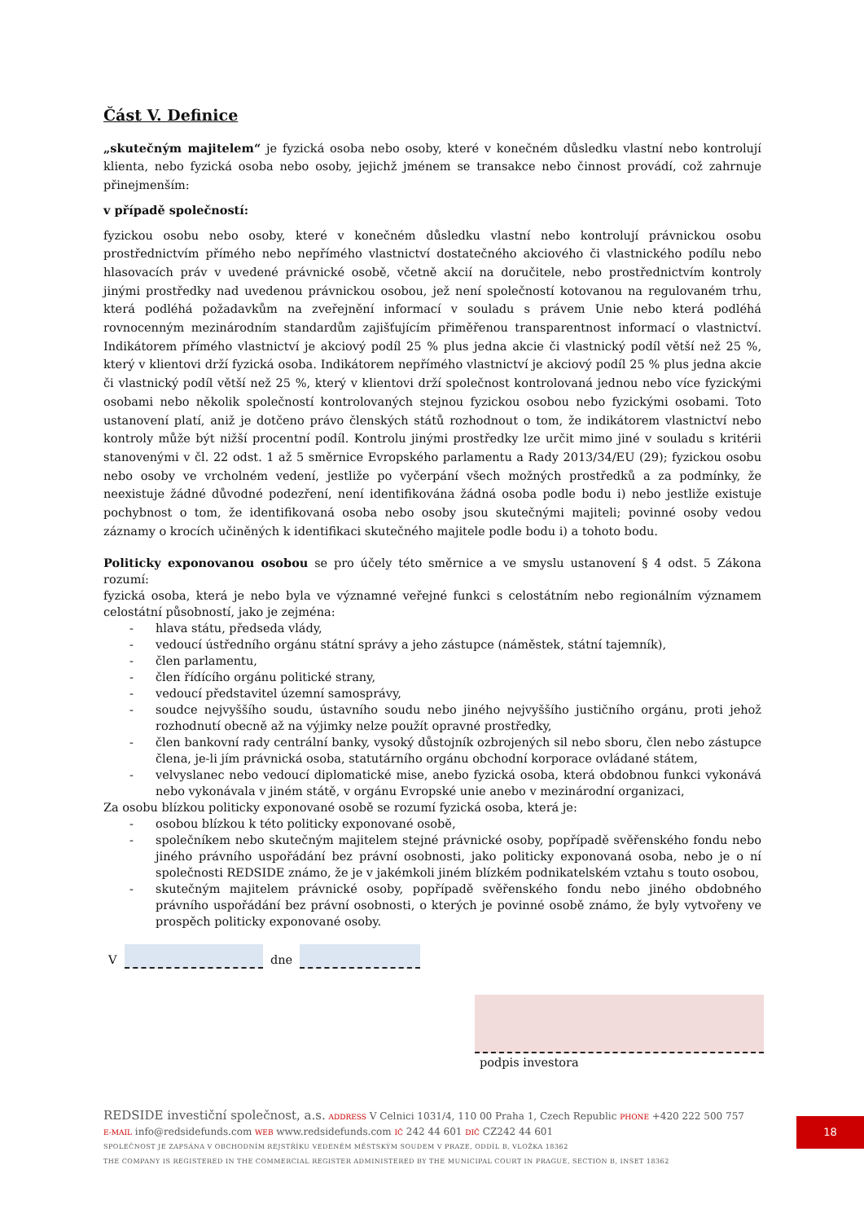Část V. Definice
„skutečným majitelem“ je fyzická osoba nebo osoby, které v konečném důsledku vlastní nebo kontrolují klienta, nebo fyzická osoba nebo osoby, jejichž jménem se transakce nebo činnost provádí, což zahrnuje přinejmenším:
v případě společností:
fyzickou osobu nebo osoby, které v konečném důsledku vlastní nebo kontrolují právnickou osobu prostřednictvím přímého nebo nepřímého vlastnictví dostatečného akciového či vlastnického podílu nebo hlasovacích práv v uvedené právnické osobě, včetně akcií na doručitele, nebo prostřednictvím kontroly jinými prostředky nad uvedenou právnickou osobou, jež není společností kotovanou na regulovaném trhu, která podléhá požadavkům na zveřejnění informací v souladu s právem Unie nebo která podléhá rovnocenným mezinárodním standardům zajišťujícím přiměřenou transparentnost informací o vlastnictví. Indikátorem přímého vlastnictví je akciový podíl 25 % plus jedna akcie či vlastnický podíl větší než 25 %, který v klientovi drží fyzická osoba. Indikátorem nepřímého vlastnictví je akciový podíl 25 % plus jedna akcie či vlastnický podíl větší než 25 %, který v klientovi drží společnost kontrolovaná jednou nebo více fyzickými osobami nebo několik společností kontrolovaných stejnou fyzickou osobou nebo fyzickými osobami. Toto ustanovení platí, aniž je dotčeno právo členských států rozhodnout o tom, že indikátorem vlastnictví nebo kontroly může být nižší procentní podíl. Kontrolu jinými prostředky lze určit mimo jiné v souladu s kritérii stanovenými v čl. 22 odst. 1 až 5 směrnice Evropského parlamentu a Rady 2013/34/EU (29); fyzickou osobu nebo osoby ve vrcholném vedení, jestliže po vyčerpání všech možných prostředků a za podmínky, že neexistuje žádné důvodné podezření, není identifikována žádná osoba podle bodu i) nebo jestliže existuje pochybnost o tom, že identifikovaná osoba nebo osoby jsou skutečnými majiteli; povinné osoby vedou záznamy o krocích učiněných k identifikaci skutečného majitele podle bodu i) a tohoto bodu.
Politicky exponovanou osobou se pro účely této směrnice a ve smyslu ustanovení § 4 odst. 5 Zákona rozumí:
fyzická osoba, která je nebo byla ve významné veřejné funkci s celostátním nebo regionálním významem celostátní působností, jako je zejména:
- hlava státu, předseda vlády,
- vedoucí ústředního orgánu státní správy a jeho zástupce (náměstek, státní tajemník),
- člen parlamentu,
- člen řídícího orgánu politické strany,
- vedoucí představitel územní samosprávy,
- soudce nejvyššího soudu, ústavního soudu nebo jiného nejvyššího justičního orgánu, proti jehož rozhodnutí obecně až na výjimky nelze použít opravné prostředky,
- člen bankovní rady centrální banky, vysoký důstojník ozbrojených sil nebo sboru, člen nebo zástupce člena, je-li jím právnická osoba, statutárního orgánu obchodní korporace ovládané státem,
- velvyslanec nebo vedoucí diplomatické mise, anebo fyzická osoba, která obdobnou funkci vykonává nebo vykonávala v jiném státě, v orgánu Evropské unie anebo v mezinárodní organizaci,
Za osobu blízkou politicky exponované osobě se rozumí fyzická osoba, která je:
- osobou blízkou k této politicky exponované osobě,
- společníkem nebo skutečným majitelem stejné právnické osoby, popřípadě svěřenského fondu nebo jiného právního uspořádání bez právní osobnosti, jako politicky exponovaná osoba, nebo je o ní společnosti REDSIDE známo, že je v jakémkoli jiném blízkém podnikatelském vztahu s touto osobou,
- skutečným majitelem právnické osoby, popřípadě svěřenského fondu nebo jiného obdobného právního uspořádání bez právní osobnosti, o kterých je povinné osobě známo, že byly vytvořeny ve prospěch politicky exponované osoby.
V dne
podpis investora
REDSIDE investiční společnost, a.s. ADDRESS V Celnici 1031/4, 110 00 Praha 1, Czech Republic PHONE +420 222 500 757
E-MAIL info@redsidefunds.com WEB www.redsidefunds.com IČ 242 44 601 DIČ CZ242 44 601
SPOLEČNOST JE ZAPSÁNA V OBCHODNÍM REJSTŘÍKU VEDENÉM MĚSTSKÝM SOUDEM V PRAZE, ODDÍL B, VLOŽKA 18362
THE COMPANY IS REGISTERED IN THE COMMERCIAL REGISTER ADMINISTERED BY THE MUNICIPAL COURT IN PRAGUE, SECTION B, INSET 18362
18